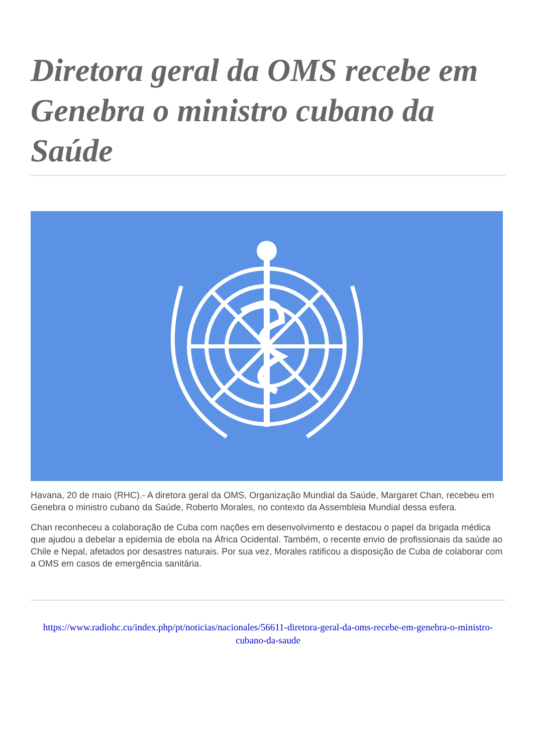Diretora geral da OMS recebe em Genebra o ministro cubano da Saúde
Havana, 20 de maio (RHC).- A diretora geral da OMS, Organização Mundial da Saúde, Margaret Chan, recebeu em Genebra o ministro cubano da Saúde, Roberto Morales, no contexto da Assembleia Mundial dessa esfera.
Chan reconheceu a colaboração de Cuba com nações em desenvolvimento e destacou o papel da brigada médica que ajudou a debelar a epidemia de ebola na África Ocidental. Também, o recente envio de profissionais da saúde ao Chile e Nepal, afetados por desastres naturais. Por sua vez, Morales ratificou a disposição de Cuba de colaborar com a OMS em casos de emergência sanitária.
https://www.radiohc.cu/index.php/pt/noticias/nacionales/56611-diretora-geral-da-oms-recebe-em-genebra-o-ministro-cubano-da-saude